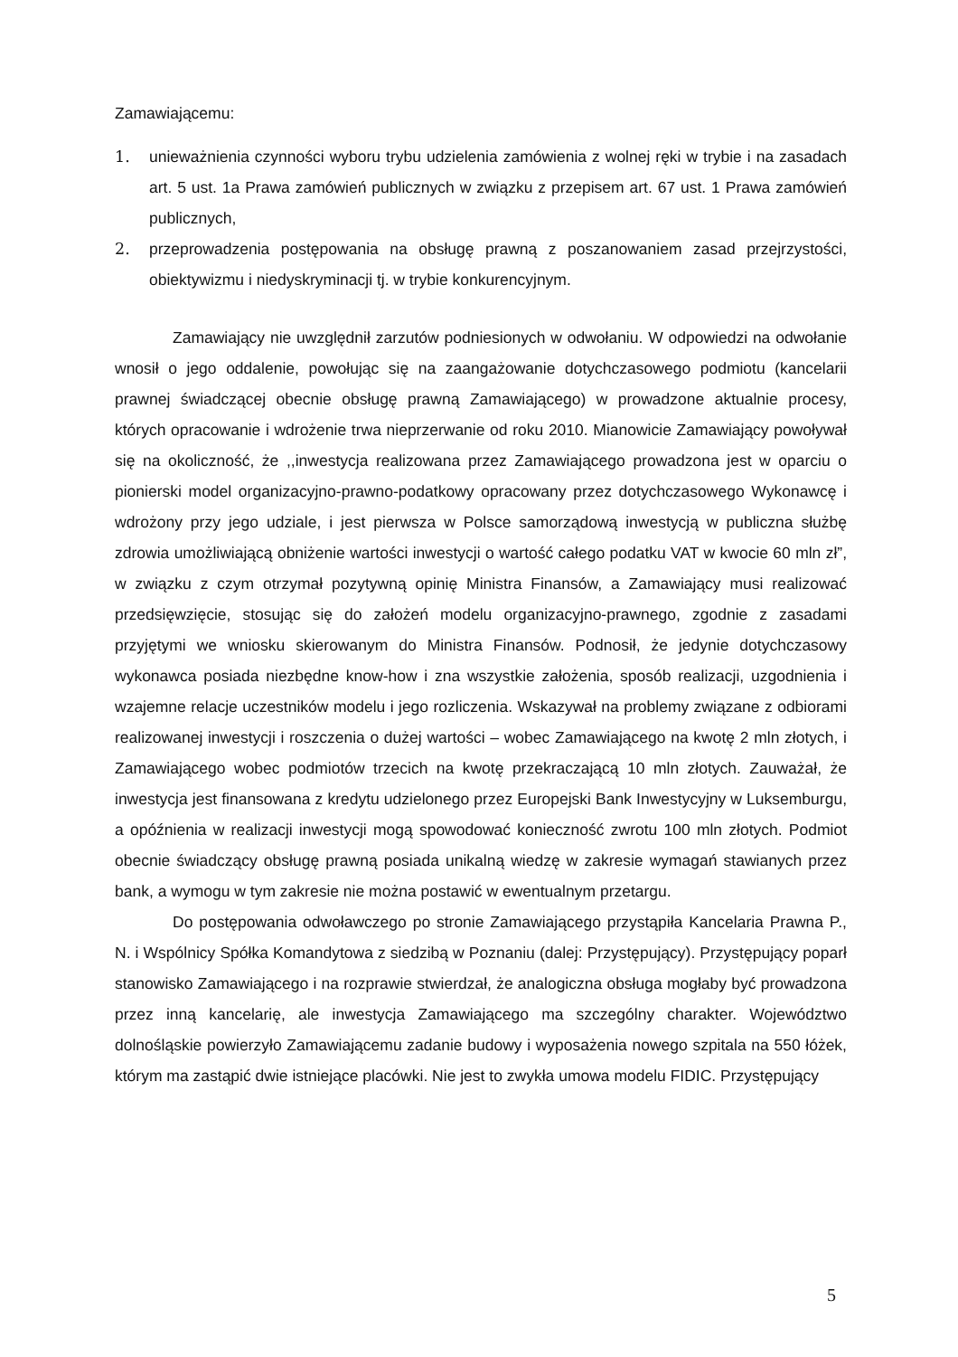Zamawiającemu:
1. unieważnienia czynności wyboru trybu udzielenia zamówienia z wolnej ręki w trybie i na zasadach art. 5 ust. 1a Prawa zamówień publicznych w związku z przepisem art. 67 ust. 1 Prawa zamówień publicznych,
2. przeprowadzenia postępowania na obsługę prawną z poszanowaniem zasad przejrzystości, obiektywizmu i niedyskryminacji tj. w trybie konkurencyjnym.
Zamawiający nie uwzględnił zarzutów podniesionych w odwołaniu. W odpowiedzi na odwołanie wnosił o jego oddalenie, powołując się na zaangażowanie dotychczasowego podmiotu (kancelarii prawnej świadczącej obecnie obsługę prawną Zamawiającego) w prowadzone aktualnie procesy, których opracowanie i wdrożenie trwa nieprzerwanie od roku 2010. Mianowicie Zamawiający powoływał się na okoliczność, że ,,inwestycja realizowana przez Zamawiającego prowadzona jest w oparciu o pionierski model organizacyjno-prawno-podatkowy opracowany przez dotychczasowego Wykonawcę i wdrożony przy jego udziale, i jest pierwsza w Polsce samorządową inwestycją w publiczna służbę zdrowia umożliwiającą obniżenie wartości inwestycji o wartość całego podatku VAT w kwocie 60 mln zł”, w związku z czym otrzymał pozytywną opinię Ministra Finansów, a Zamawiający musi realizować przedsięwzięcie, stosując się do założeń modelu organizacyjno-prawnego, zgodnie z zasadami przyjętymi we wniosku skierowanym do Ministra Finansów. Podnosił, że jedynie dotychczasowy wykonawca posiada niezbędne know-how i zna wszystkie założenia, sposób realizacji, uzgodnienia i wzajemne relacje uczestników modelu i jego rozliczenia. Wskazywał na problemy związane z odbiorami realizowanej inwestycji i roszczenia o dużej wartości – wobec Zamawiającego na kwotę 2 mln złotych, i Zamawiającego wobec podmiotów trzecich na kwotę przekraczającą 10 mln złotych. Zauważał, że inwestycja jest finansowana z kredytu udzielonego przez Europejski Bank Inwestycyjny w Luksemburgu, a opóźnienia w realizacji inwestycji mogą spowodować konieczność zwrotu 100 mln złotych. Podmiot obecnie świadczący obsługę prawną posiada unikalną wiedzę w zakresie wymagań stawianych przez bank, a wymogu w tym zakresie nie można postawić w ewentualnym przetargu.
Do postępowania odwoławczego po stronie Zamawiającego przystąpiła Kancelaria Prawna P., N. i Wspólnicy Spółka Komandytowa z siedzibą w Poznaniu (dalej: Przystępujący). Przystępujący poparł stanowisko Zamawiającego i na rozprawie stwierdzał, że analogiczna obsługa mogłaby być prowadzona przez inną kancelarię, ale inwestycja Zamawiającego ma szczególny charakter. Województwo dolnośląskie powierzyło Zamawiającemu zadanie budowy i wyposażenia nowego szpitala na 550 łóżek, którym ma zastąpić dwie istniejące placówki. Nie jest to zwykła umowa modelu FIDIC. Przystępujący
5